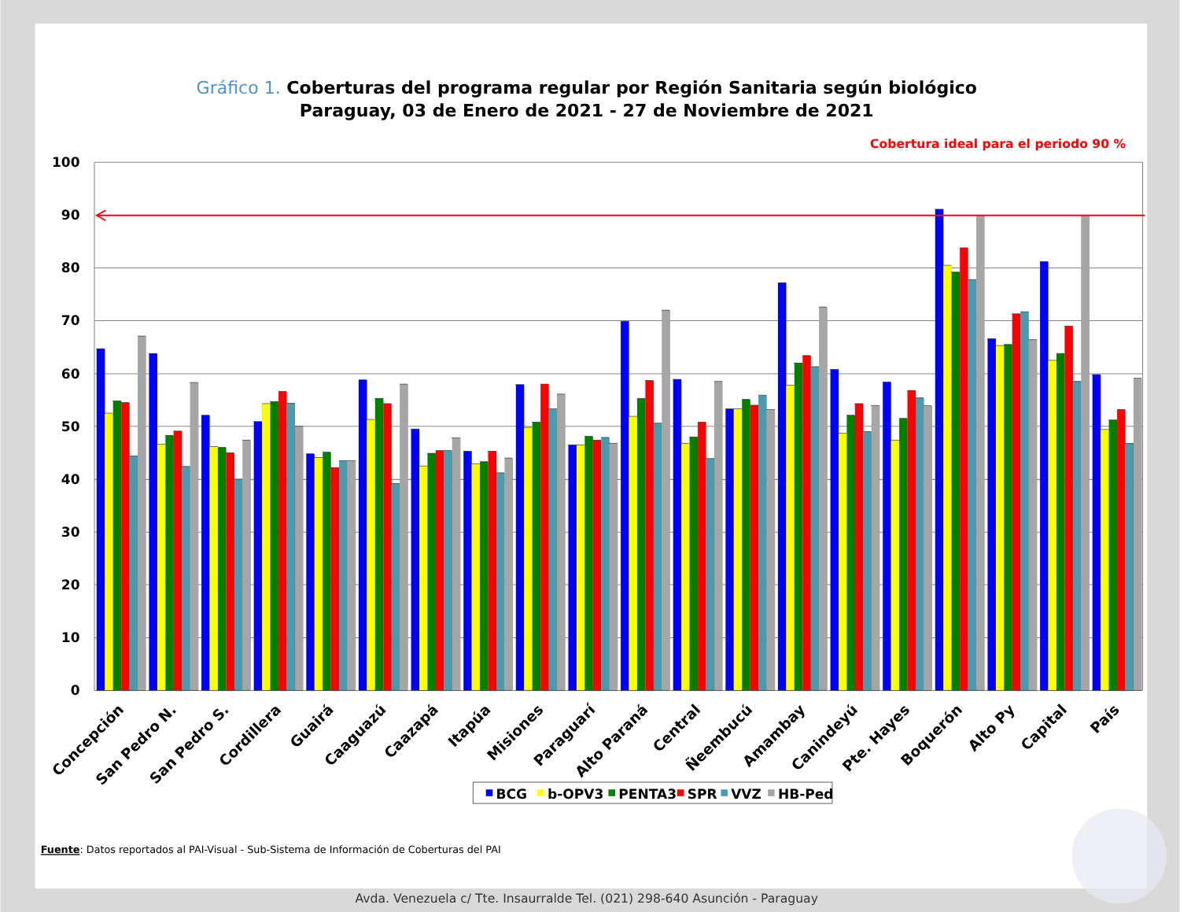Gráfico 1. Coberturas del programa regular por Región Sanitaria según biológico
Paraguay, 03 de Enero de 2021 - 27 de Noviembre de 2021
Cobertura ideal para el periodo 90 %
100
90
80
70
60
50
40
30
20
10
0
Concepción
San Pedro N.
San Pedro S.
Cordillera
Guairá
Caaguazú
Caazapá
Itapúa
Misiones
Paraguarí
Alto Paraná
Central
Ñeembucú
Amambay
Canindeyú
Pte. Hayes
Boquerón
Alto Py
Capital
País
BCG
b-OPV3
PENTA3
SPR
VVZ
HB-Ped
Fuente: Datos reportados al PAI-Visual - Sub-Sistema de Información de Coberturas del PAI
Avda. Venezuela c/ Tte. Insaurralde Tel. (021) 298-640 Asunción - Paraguay